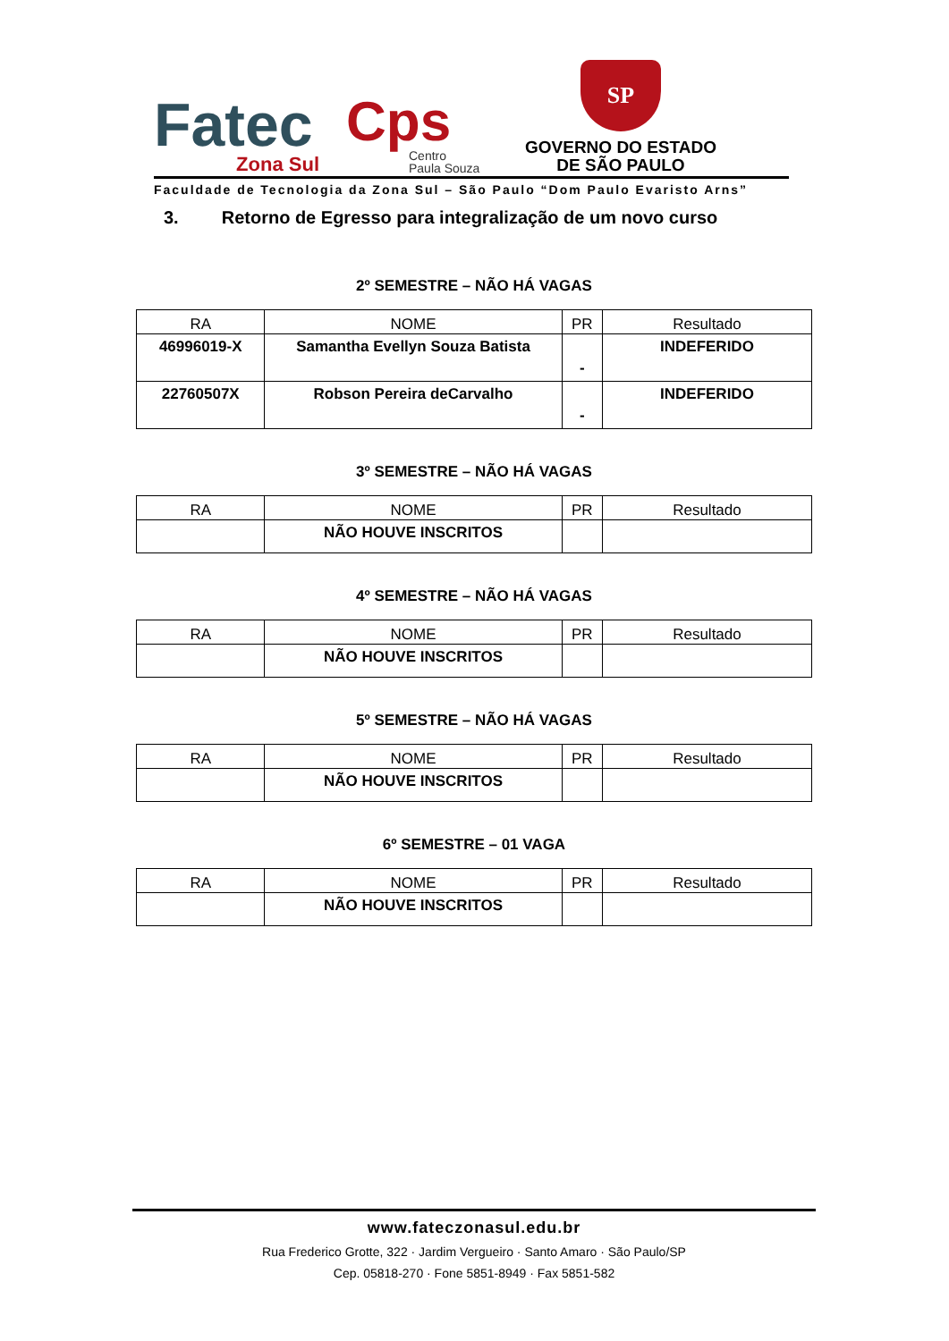Fatec
Zona Sul
Cps
Centro
Paula Souza
SP
GOVERNO DO ESTADO
DE SÃO PAULO
Faculdade de Tecnologia da Zona Sul – São Paulo “Dom Paulo Evaristo Arns”
3. Retorno de Egresso para integralização de um novo curso
2º SEMESTRE – NÃO HÁ VAGAS
| RA | NOME | PR | Resultado |
| 46996019-X | Samantha Evellyn Souza Batista | - | INDEFERIDO |
| 22760507X | Robson Pereira deCarvalho | - | INDEFERIDO |
3º SEMESTRE – NÃO HÁ VAGAS
| RA | NOME | PR | Resultado |
| | NÃO HOUVE INSCRITOS | | |
4º SEMESTRE – NÃO HÁ VAGAS
| RA | NOME | PR | Resultado |
| | NÃO HOUVE INSCRITOS | | |
5º SEMESTRE – NÃO HÁ VAGAS
| RA | NOME | PR | Resultado |
| | NÃO HOUVE INSCRITOS | | |
6º SEMESTRE – 01 VAGA
| RA | NOME | PR | Resultado |
| | NÃO HOUVE INSCRITOS | | |
www.fateczonasul.edu.br
Rua Frederico Grotte, 322 · Jardim Vergueiro · Santo Amaro · São Paulo/SP
Cep. 05818-270 · Fone 5851-8949 · Fax 5851-582